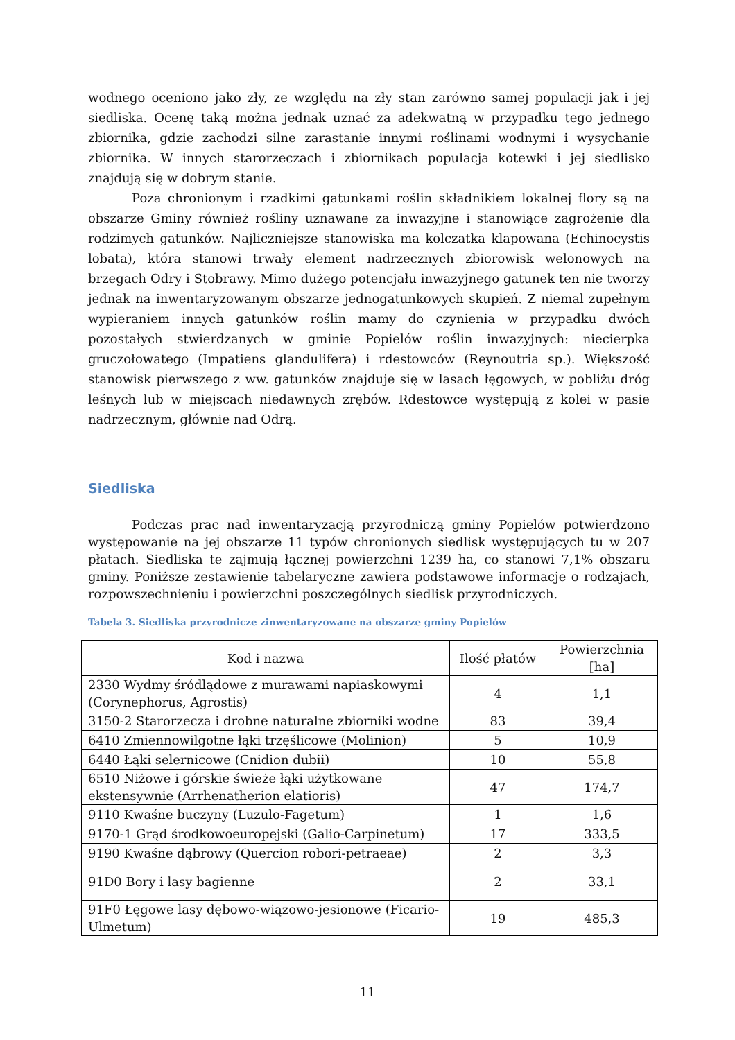wodnego oceniono jako zły, ze względu na zły stan zarówno samej populacji jak i jej siedliska. Ocenę taką można jednak uznać za adekwatną w przypadku tego jednego zbiornika, gdzie zachodzi silne zarastanie innymi roślinami wodnymi i wysychanie zbiornika. W innych starorzeczach i zbiornikach populacja kotewki i jej siedlisko znajdują się w dobrym stanie.
Poza chronionym i rzadkimi gatunkami roślin składnikiem lokalnej flory są na obszarze Gminy również rośliny uznawane za inwazyjne i stanowiące zagrożenie dla rodzimych gatunków. Najliczniejsze stanowiska ma kolczatka klapowana (Echinocystis lobata), która stanowi trwały element nadrzecznych zbiorowisk welonowych na brzegach Odry i Stobrawy. Mimo dużego potencjału inwazyjnego gatunek ten nie tworzy jednak na inwentaryzowanym obszarze jednogatunkowych skupień. Z niemal zupełnym wypieraniem innych gatunków roślin mamy do czynienia w przypadku dwóch pozostałych stwierdzanych w gminie Popielów roślin inwazyjnych: niecierpka gruczołowatego (Impatiens glandulifera) i rdestowców (Reynoutria sp.). Większość stanowisk pierwszego z ww. gatunków znajduje się w lasach łęgowych, w pobliżu dróg leśnych lub w miejscach niedawnych zrębów. Rdestowce występują z kolei w pasie nadrzecznym, głównie nad Odrą.
Siedliska
Podczas prac nad inwentaryzacją przyrodniczą gminy Popielów potwierdzono występowanie na jej obszarze 11 typów chronionych siedlisk występujących tu w 207 płatach. Siedliska te zajmują łącznej powierzchni 1239 ha, co stanowi 7,1% obszaru gminy. Poniższe zestawienie tabelaryczne zawiera podstawowe informacje o rodzajach, rozpowszechnieniu i powierzchni poszczególnych siedlisk przyrodniczych.
Tabela 3. Siedliska przyrodnicze zinwentaryzowane na obszarze gminy Popielów
| Kod i nazwa | Ilość płatów | Powierzchnia [ha] |
| 2330 Wydmy śródlądowe z murawami napiaskowymi (Corynephorus, Agrostis) | 4 | 1,1 |
| 3150-2 Starorzecza i drobne naturalne zbiorniki wodne | 83 | 39,4 |
| 6410 Zmiennowilgotne łąki trzęślicowe (Molinion) | 5 | 10,9 |
| 6440 Łąki selernicowe (Cnidion dubii) | 10 | 55,8 |
| 6510 Niżowe i górskie świeże łąki użytkowane ekstensywnie (Arrhenatherion elatioris) | 47 | 174,7 |
| 9110 Kwaśne buczyny (Luzulo-Fagetum) | 1 | 1,6 |
| 9170-1 Grąd środkowoeuropejski (Galio-Carpinetum) | 17 | 333,5 |
| 9190 Kwaśne dąbrowy (Quercion robori-petraeae) | 2 | 3,3 |
| 91D0 Bory i lasy bagienne | 2 | 33,1 |
| 91F0 Łęgowe lasy dębowo-wiązowo-jesionowe (Ficario-Ulmetum) | 19 | 485,3 |
11